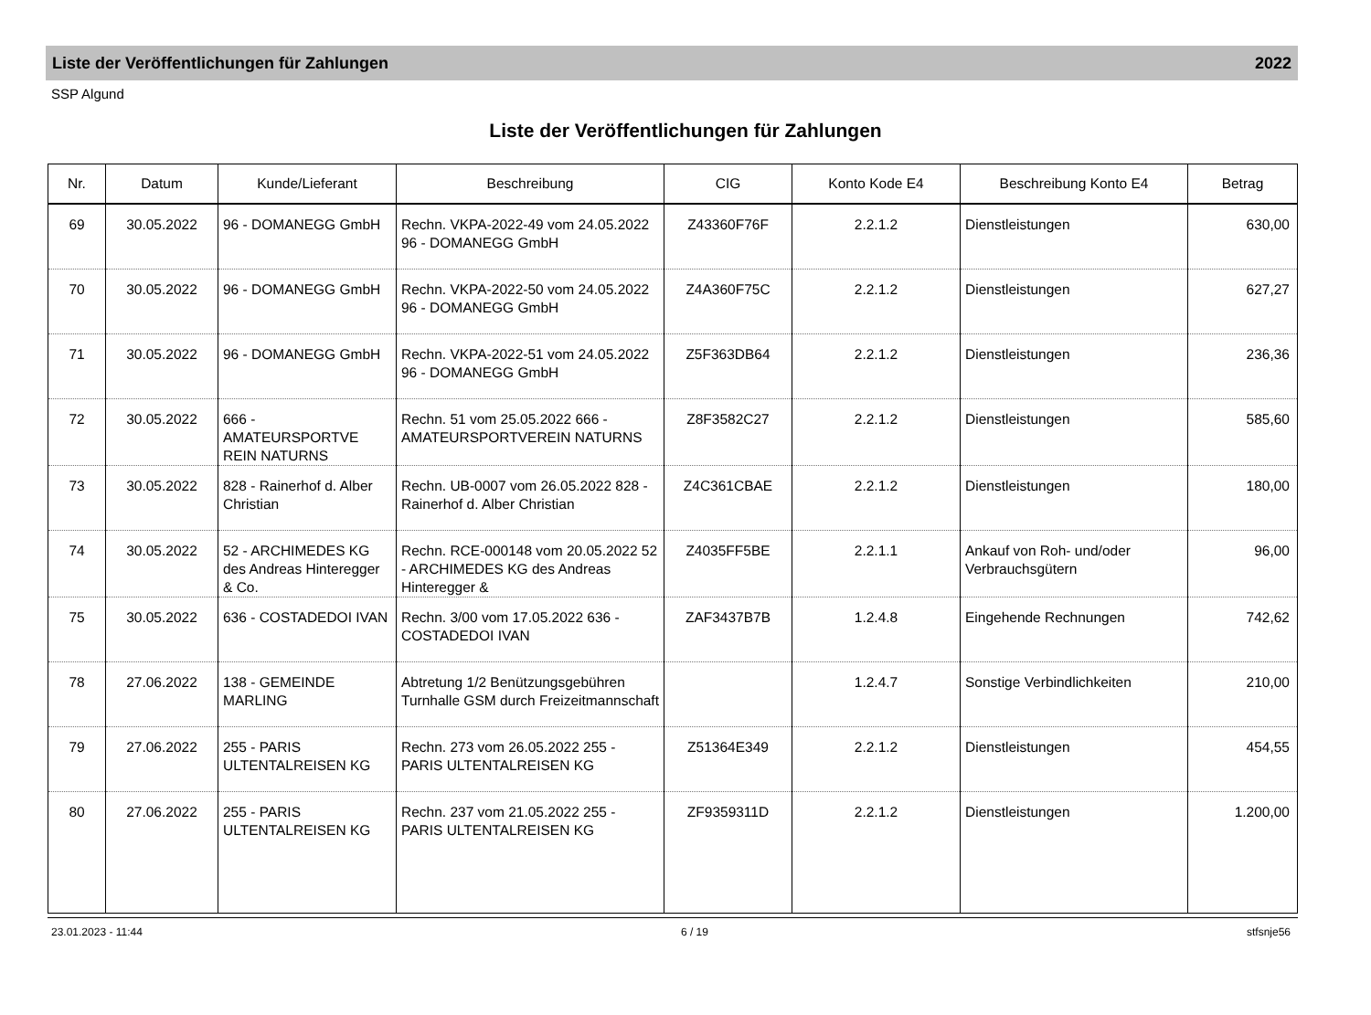Liste der Veröffentlichungen für Zahlungen 2022
SSP Algund
Liste der Veröffentlichungen für Zahlungen
| Nr. | Datum | Kunde/Lieferant | Beschreibung | CIG | Konto Kode E4 | Beschreibung Konto E4 | Betrag |
| --- | --- | --- | --- | --- | --- | --- | --- |
| 69 | 30.05.2022 | 96 - DOMANEGG GmbH | Rechn. VKPA-2022-49 vom 24.05.2022 96 - DOMANEGG GmbH | Z43360F76F | 2.2.1.2 | Dienstleistungen | 630,00 |
| 70 | 30.05.2022 | 96 - DOMANEGG GmbH | Rechn. VKPA-2022-50 vom 24.05.2022 96 - DOMANEGG GmbH | Z4A360F75C | 2.2.1.2 | Dienstleistungen | 627,27 |
| 71 | 30.05.2022 | 96 - DOMANEGG GmbH | Rechn. VKPA-2022-51 vom 24.05.2022 96 - DOMANEGG GmbH | Z5F363DB64 | 2.2.1.2 | Dienstleistungen | 236,36 |
| 72 | 30.05.2022 | 666 - AMATEURSPORTVE REIN NATURNS | Rechn. 51 vom 25.05.2022 666 - AMATEURSPORTVEREIN NATURNS | Z8F3582C27 | 2.2.1.2 | Dienstleistungen | 585,60 |
| 73 | 30.05.2022 | 828 - Rainerhof d. Alber Christian | Rechn. UB-0007 vom 26.05.2022 828 - Rainerhof d. Alber Christian | Z4C361CBAE | 2.2.1.2 | Dienstleistungen | 180,00 |
| 74 | 30.05.2022 | 52 - ARCHIMEDES KG des Andreas Hinteregger & Co. | Rechn. RCE-000148 vom 20.05.2022 52 - ARCHIMEDES KG des Andreas Hinteregger & | Z4035FF5BE | 2.2.1.1 | Ankauf von Roh- und/oder Verbrauchsgütern | 96,00 |
| 75 | 30.05.2022 | 636 - COSTADEDOI IVAN | Rechn. 3/00 vom 17.05.2022 636 - COSTADEDOI IVAN | ZAF3437B7B | 1.2.4.8 | Eingehende Rechnungen | 742,62 |
| 78 | 27.06.2022 | 138 - GEMEINDE MARLING | Abtretung 1/2 Benützungsgebühren Turnhalle GSM durch Freizeitmannschaft | | 1.2.4.7 | Sonstige Verbindlichkeiten | 210,00 |
| 79 | 27.06.2022 | 255 - PARIS ULTENTALREISEN KG | Rechn. 273 vom 26.05.2022 255 - PARIS ULTENTALREISEN KG | Z51364E349 | 2.2.1.2 | Dienstleistungen | 454,55 |
| 80 | 27.06.2022 | 255 - PARIS ULTENTALREISEN KG | Rechn. 237 vom 21.05.2022 255 - PARIS ULTENTALREISEN KG | ZF9359311D | 2.2.1.2 | Dienstleistungen | 1.200,00 |
23.01.2023 - 11:44 6 / 19 stfsnje56